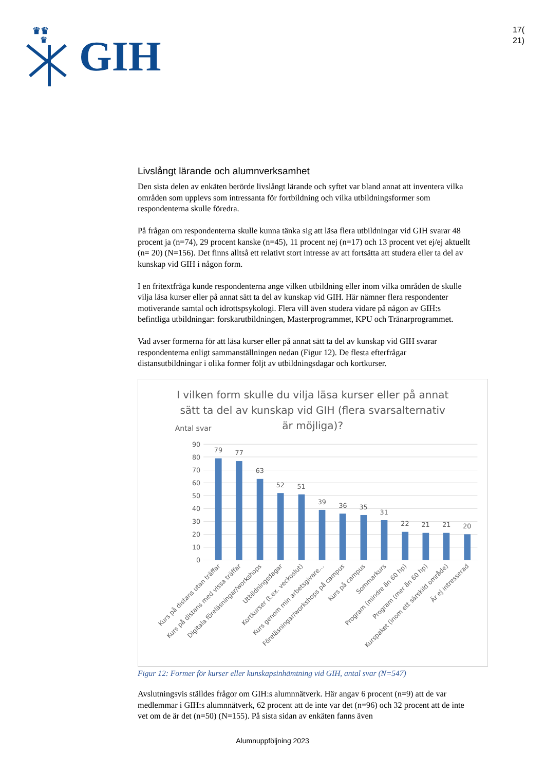♛♛
♛
GIH
17(
21)
Livslångt lärande och alumnverksamhet
Den sista delen av enkäten berörde livslångt lärande och syftet var bland annat att inventera vilka områden som upplevs som intressanta för fortbildning och vilka utbildningsformer som respondenterna skulle föredra.
På frågan om respondenterna skulle kunna tänka sig att läsa flera utbildningar vid GIH svarar 48 procent ja (n=74), 29 procent kanske (n=45), 11 procent nej (n=17) och 13 procent vet ej/ej aktuellt (n= 20) (N=156). Det finns alltså ett relativt stort intresse av att fortsätta att studera eller ta del av kunskap vid GIH i någon form.
I en fritextfråga kunde respondenterna ange vilken utbildning eller inom vilka områden de skulle vilja läsa kurser eller på annat sätt ta del av kunskap vid GIH. Här nämner flera respondenter motiverande samtal och idrottspsykologi. Flera vill även studera vidare på någon av GIH:s befintliga utbildningar: forskarutbildningen, Masterprogrammet, KPU och Tränarprogrammet.
Vad avser formerna för att läsa kurser eller på annat sätt ta del av kunskap vid GIH svarar respondenterna enligt sammanställningen nedan (Figur 12). De flesta efterfrågar distansutbildningar i olika former följt av utbildningsdagar och kortkurser.
I vilken form skulle du vilja läsa kurser eller på annat
sätt ta del av kunskap vid GIH (flera svarsalternativ
är möjliga)?
Antal svar
90
80
70
60
50
40
30
20
10
0
79
77
63
52
51
39
36
35
31
22
21
21
20
Kurs på distans utan träffar
Kurs på distans med vissa träffar
Digitala föreläsningar/workshops
Utbildningsdagar
Kortkurser (t.ex. veckoslut)
Kurs genom min arbetsgivare…
Föreläsningar/workshops på campus
Kurs på campus
Sommarkurs
Program (mindre än 60 hp)
Program (mer än 60 hp)
Kurspaket (inom ett särskild område)
Är ej intresserad
Figur 12: Former för kurser eller kunskapsinhämtning vid GIH, antal svar (N=547)
Avslutningsvis ställdes frågor om GIH:s alumnnätverk. Här angav 6 procent (n=9) att de var medlemmar i GIH:s alumnnätverk, 62 procent att de inte var det (n=96) och 32 procent att de inte vet om de är det (n=50) (N=155). På sista sidan av enkäten fanns även
Alumnuppföljning 2023